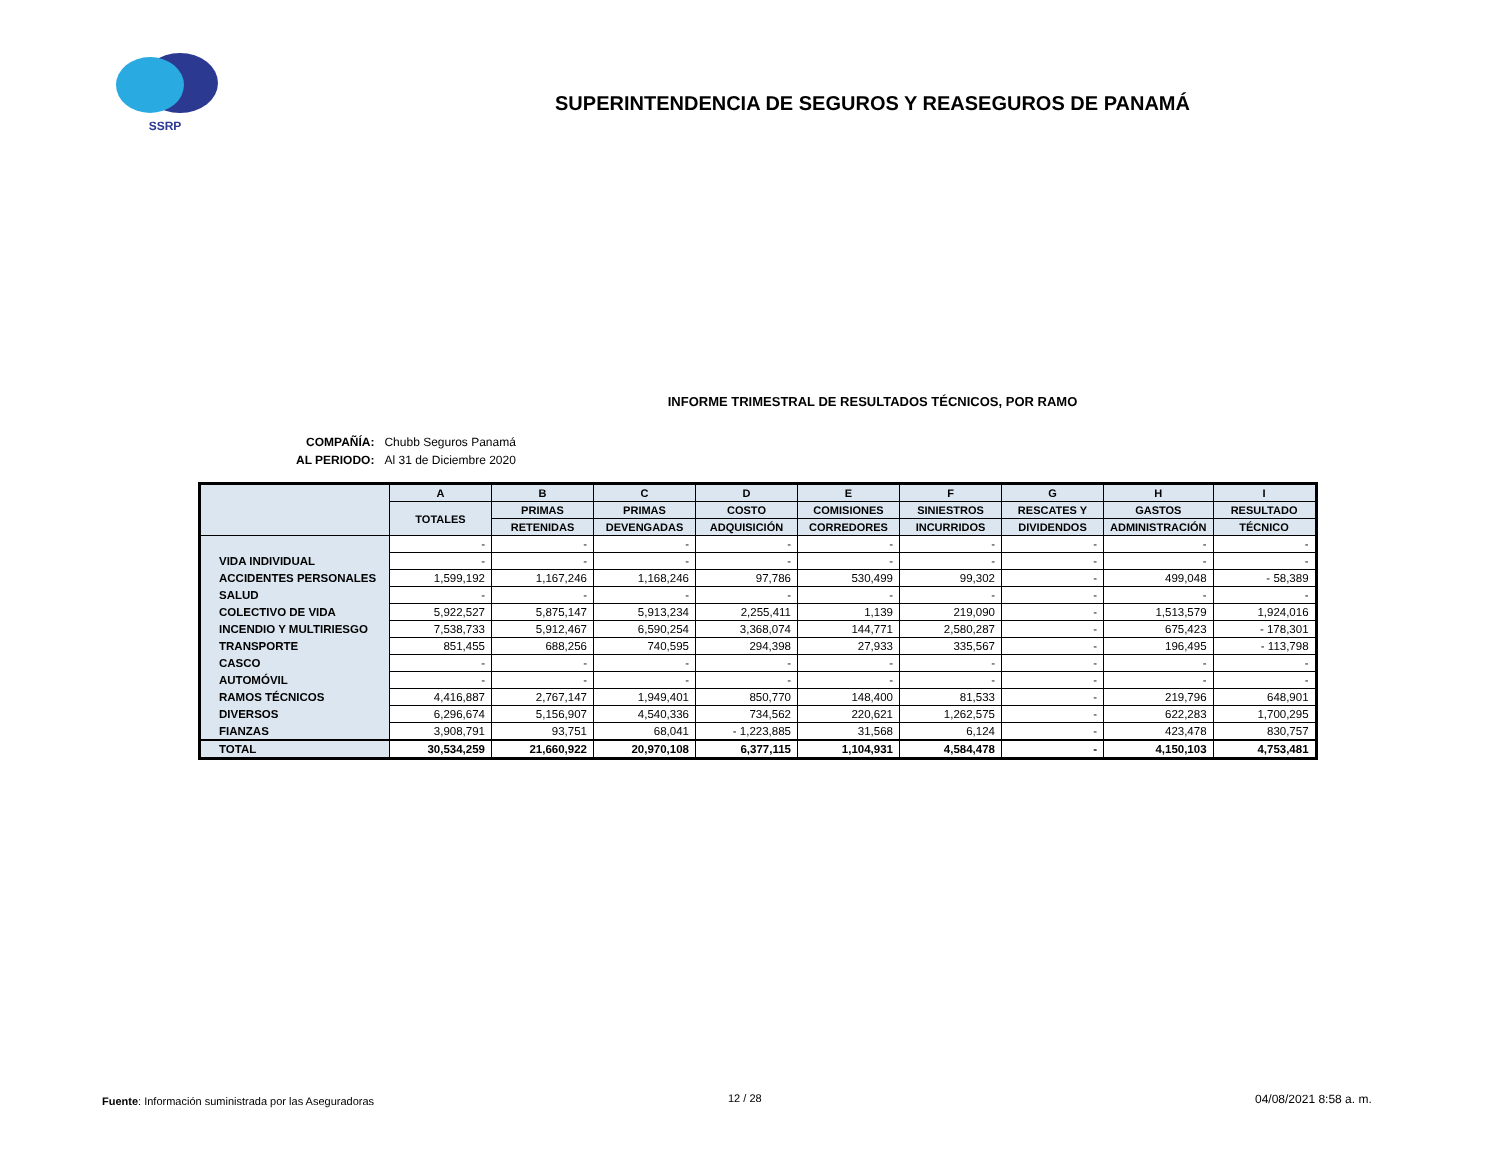SSRP
SUPERINTENDENCIA DE SEGUROS Y REASEGUROS DE PANAMÁ
INFORME TRIMESTRAL DE RESULTADOS TÉCNICOS, POR RAMO
| COMPAÑÍA: | Chubb Seguros Panamá |
| AL PERIODO: | Al 31 de Diciembre 2020 |
| | A | B | C | D | E | F | G | H | I |
| --- | --- | --- | --- | --- | --- | --- | --- | --- | --- |
| | TOTALES | PRIMAS | PRIMAS | COSTO | COMISIONES | SINIESTROS | RESCATES Y | GASTOS | RESULTADO |
| | | RETENIDAS | DEVENGADAS | ADQUISICIÓN | CORREDORES | INCURRIDOS | DIVIDENDOS | ADMINISTRACIÓN | TÉCNICO |
| | - | - | - | - | - | - | - | - | - |
| VIDA INDIVIDUAL | - | - | - | - | - | - | - | - | - |
| ACCIDENTES PERSONALES | 1,599,192 | 1,167,246 | 1,168,246 | 97,786 | 530,499 | 99,302 | - | 499,048 | - 58,389 |
| SALUD | - | - | - | - | - | - | - | - | - |
| COLECTIVO DE VIDA | 5,922,527 | 5,875,147 | 5,913,234 | 2,255,411 | 1,139 | 219,090 | - | 1,513,579 | 1,924,016 |
| INCENDIO Y MULTIRIESGO | 7,538,733 | 5,912,467 | 6,590,254 | 3,368,074 | 144,771 | 2,580,287 | - | 675,423 | - 178,301 |
| TRANSPORTE | 851,455 | 688,256 | 740,595 | 294,398 | 27,933 | 335,567 | - | 196,495 | - 113,798 |
| CASCO | - | - | - | - | - | - | - | - | - |
| AUTOMÓVIL | - | - | - | - | - | - | - | - | - |
| RAMOS TÉCNICOS | 4,416,887 | 2,767,147 | 1,949,401 | 850,770 | 148,400 | 81,533 | - | 219,796 | 648,901 |
| DIVERSOS | 6,296,674 | 5,156,907 | 4,540,336 | 734,562 | 220,621 | 1,262,575 | - | 622,283 | 1,700,295 |
| FIANZAS | 3,908,791 | 93,751 | 68,041 | - 1,223,885 | 31,568 | 6,124 | - | 423,478 | 830,757 |
| TOTAL | 30,534,259 | 21,660,922 | 20,970,108 | 6,377,115 | 1,104,931 | 4,584,478 | - | 4,150,103 | 4,753,481 |
Fuente: Información suministrada por las Aseguradoras
12 / 28 04/08/2021 8:58 a. m.